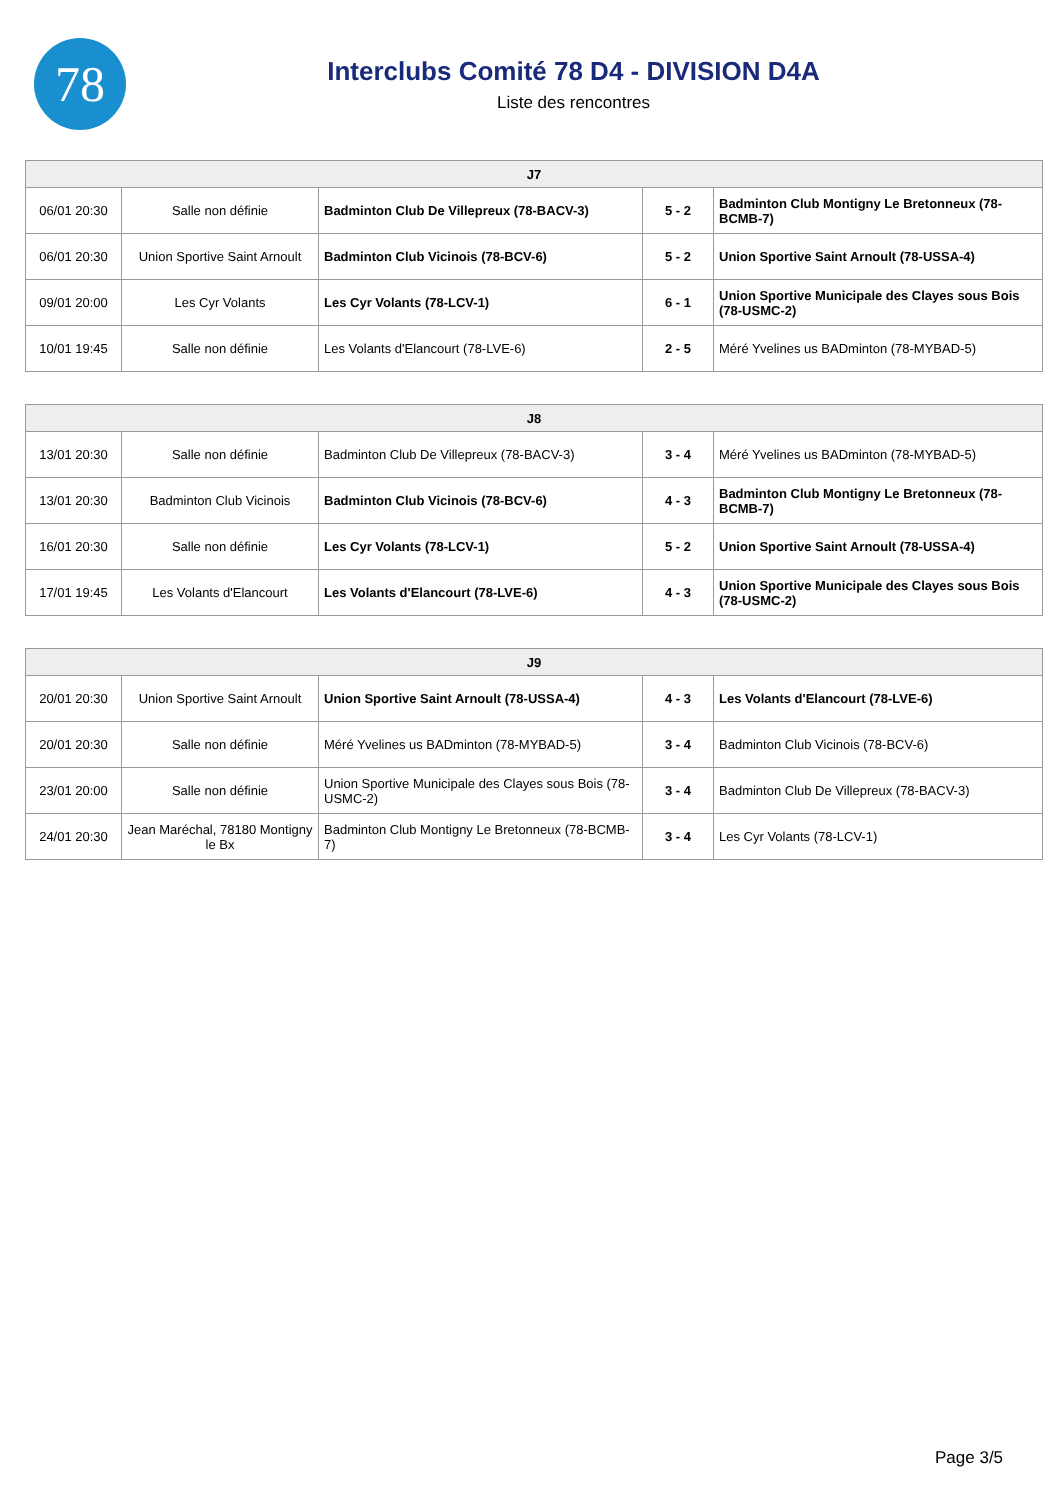78
Interclubs Comité 78 D4 - DIVISION D4A
Liste des rencontres
| J7 | | | | |
| --- | --- | --- | --- | --- |
| 06/01 20:30 | Salle non définie | Badminton Club De Villepreux (78-BACV-3) | 5 - 2 | Badminton Club Montigny Le Bretonneux (78-BCMB-7) |
| 06/01 20:30 | Union Sportive Saint Arnoult | Badminton Club Vicinois (78-BCV-6) | 5 - 2 | Union Sportive Saint Arnoult (78-USSA-4) |
| 09/01 20:00 | Les Cyr Volants | Les Cyr Volants (78-LCV-1) | 6 - 1 | Union Sportive Municipale des Clayes sous Bois (78-USMC-2) |
| 10/01 19:45 | Salle non définie | Les Volants d'Elancourt (78-LVE-6) | 2 - 5 | Méré Yvelines us BADminton (78-MYBAD-5) |
| J8 | | | | |
| --- | --- | --- | --- | --- |
| 13/01 20:30 | Salle non définie | Badminton Club De Villepreux (78-BACV-3) | 3 - 4 | Méré Yvelines us BADminton (78-MYBAD-5) |
| 13/01 20:30 | Badminton Club Vicinois | Badminton Club Vicinois (78-BCV-6) | 4 - 3 | Badminton Club Montigny Le Bretonneux (78-BCMB-7) |
| 16/01 20:30 | Salle non définie | Les Cyr Volants (78-LCV-1) | 5 - 2 | Union Sportive Saint Arnoult (78-USSA-4) |
| 17/01 19:45 | Les Volants d'Elancourt | Les Volants d'Elancourt (78-LVE-6) | 4 - 3 | Union Sportive Municipale des Clayes sous Bois (78-USMC-2) |
| J9 | | | | |
| --- | --- | --- | --- | --- |
| 20/01 20:30 | Union Sportive Saint Arnoult | Union Sportive Saint Arnoult (78-USSA-4) | 4 - 3 | Les Volants d'Elancourt (78-LVE-6) |
| 20/01 20:30 | Salle non définie | Méré Yvelines us BADminton (78-MYBAD-5) | 3 - 4 | Badminton Club Vicinois (78-BCV-6) |
| 23/01 20:00 | Salle non définie | Union Sportive Municipale des Clayes sous Bois (78-USMC-2) | 3 - 4 | Badminton Club De Villepreux (78-BACV-3) |
| 24/01 20:30 | Jean Maréchal, 78180 Montigny le Bx | Badminton Club Montigny Le Bretonneux (78-BCMB-7) | 3 - 4 | Les Cyr Volants (78-LCV-1) |
Page 3/5